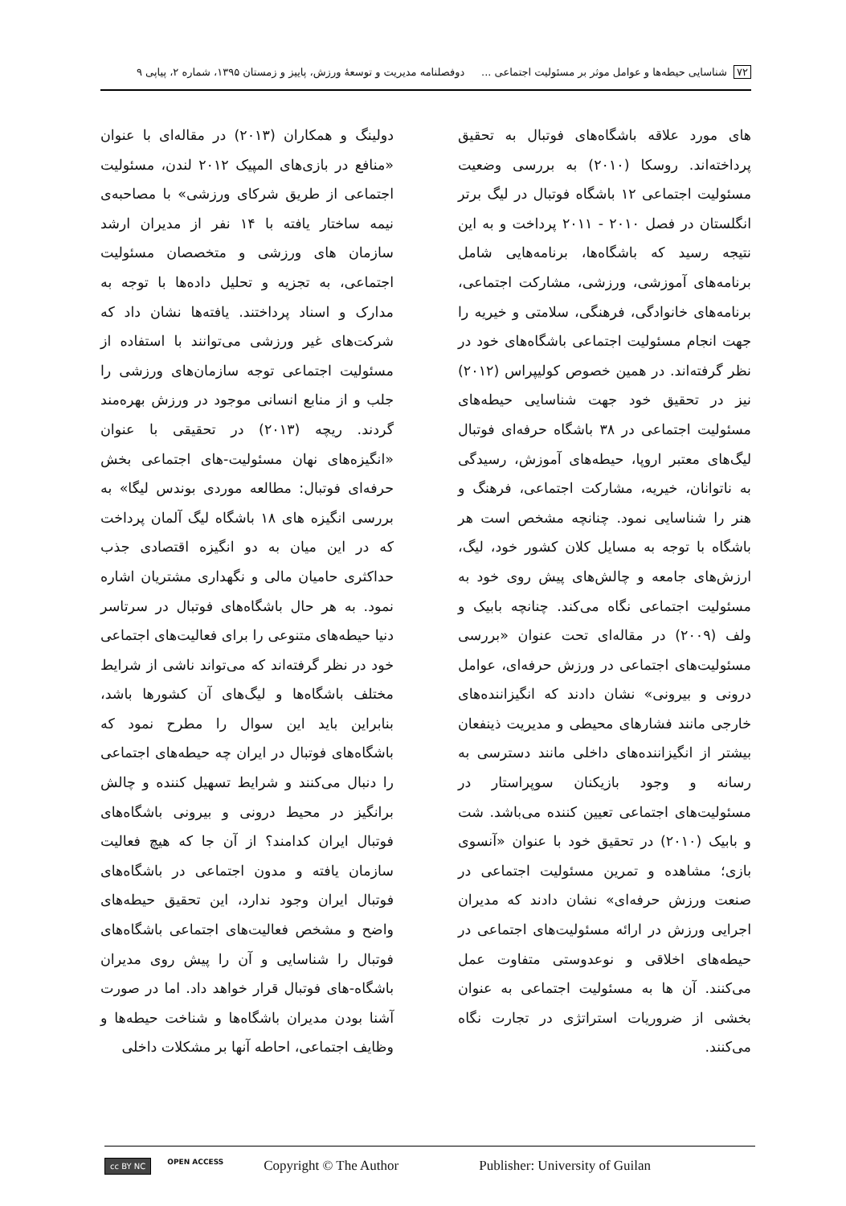۷۲ شناسایی حیطه‌ها و عوامل موثر بر مسئولیت اجتماعی ... دوفصلنامه مدیریت و توسعهٔ ورزش، پاییز و زمستان ۱۳۹۵، شماره ۲، پیاپی ۹
های مورد علاقه باشگاه‌های فوتبال به تحقیق پرداخته‌اند. روسکا (۲۰۱۰) به بررسی وضعیت مسئولیت اجتماعی ۱۲ باشگاه فوتبال در لیگ برتر انگلستان در فصل ۲۰۱۰ - ۲۰۱۱ پرداخت و به این نتیجه رسید که باشگاه‌ها، برنامه‌هایی شامل برنامه‌های آموزشی، ورزشی، مشارکت اجتماعی، برنامه‌های خانوادگی، فرهنگی، سلامتی و خیریه را جهت انجام مسئولیت اجتماعی باشگاه‌های خود در نظر گرفته‌اند. در همین خصوص کولیپراس (۲۰۱۲) نیز در تحقیق خود جهت شناسایی حیطه‌های مسئولیت اجتماعی در ۳۸ باشگاه حرفه‌ای فوتبال لیگ‌های معتبر اروپا، حیطه‌های آموزش، رسیدگی به ناتوانان، خیریه، مشارکت اجتماعی، فرهنگ و هنر را شناسایی نمود. چنانچه مشخص است هر باشگاه با توجه به مسایل کلان کشور خود، لیگ، ارزش‌های جامعه و چالش‌های پیش روی خود به مسئولیت اجتماعی نگاه می‌کند. چنانچه بابیک و ولف (۲۰۰۹) در مقاله‌ای تحت عنوان «بررسی مسئولیت‌های اجتماعی در ورزش حرفه‌ای، عوامل درونی و بیرونی» نشان دادند که انگیزاننده‌های خارجی مانند فشارهای محیطی و مدیریت ذینفعان بیشتر از انگیزاننده‌های داخلی مانند دسترسی به رسانه و وجود بازیکنان سوپراستار در مسئولیت‌های اجتماعی تعیین کننده می‌باشد. شت و بابیک (۲۰۱۰) در تحقیق خود با عنوان «آنسوی بازی؛ مشاهده و تمرین مسئولیت اجتماعی در صنعت ورزش حرفه‌ای» نشان دادند که مدیران اجرایی ورزش در ارائه مسئولیت‌های اجتماعی در حیطه‌های اخلاقی و نوعدوستی متفاوت عمل می‌کنند. آن ها به مسئولیت اجتماعی به عنوان بخشی از ضروریات استراتژی در تجارت نگاه می‌کنند.
دولینگ و همکاران (۲۰۱۳) در مقاله‌ای با عنوان «منافع در بازی‌های المپیک ۲۰۱۲ لندن، مسئولیت اجتماعی از طریق شرکای ورزشی» با مصاحبه‌ی نیمه ساختار یافته با ۱۴ نفر از مدیران ارشد سازمان های ورزشی و متخصصان مسئولیت اجتماعی، به تجزیه و تحلیل داده‌ها با توجه به مدارک و اسناد پرداختند. یافته‌ها نشان داد که شرکت‌های غیر ورزشی می‌توانند با استفاده از مسئولیت اجتماعی توجه سازمان‌های ورزشی را جلب و از منابع انسانی موجود در ورزش بهره‌مند گردند. ریچه (۲۰۱۳) در تحقیقی با عنوان «انگیزه‌های نهان مسئولیت-های اجتماعی بخش حرفه‌ای فوتبال: مطالعه موردی بوندس لیگا» به بررسی انگیزه های ۱۸ باشگاه لیگ آلمان پرداخت که در این میان به دو انگیزه اقتصادی جذب حداکثری حامیان مالی و نگهداری مشتریان اشاره نمود. به هر حال باشگاه‌های فوتبال در سرتاسر دنیا حیطه‌های متنوعی را برای فعالیت‌های اجتماعی خود در نظر گرفته‌اند که می‌تواند ناشی از شرایط مختلف باشگاه‌ها و لیگ‌های آن کشورها باشد، بنابراین باید این سوال را مطرح نمود که باشگاه‌های فوتبال در ایران چه حیطه‌های اجتماعی را دنبال می‌کنند و شرایط تسهیل کننده و چالش برانگیز در محیط درونی و بیرونی باشگاه‌های فوتبال ایران کدامند؟ از آن جا که هیچ فعالیت سازمان یافته و مدون اجتماعی در باشگاه‌های فوتبال ایران وجود ندارد، این تحقیق حیطه‌های واضح و مشخص فعالیت‌های اجتماعی باشگاه‌های فوتبال را شناسایی و آن را پیش روی مدیران باشگاه-های فوتبال قرار خواهد داد. اما در صورت آشنا بودن مدیران باشگاه‌ها و شناخت حیطه‌ها و وظایف اجتماعی، احاطه آنها بر مشکلات داخلی
cc BY NC OPEN ACCESS Copyright © The Author Publisher: University of Guilan